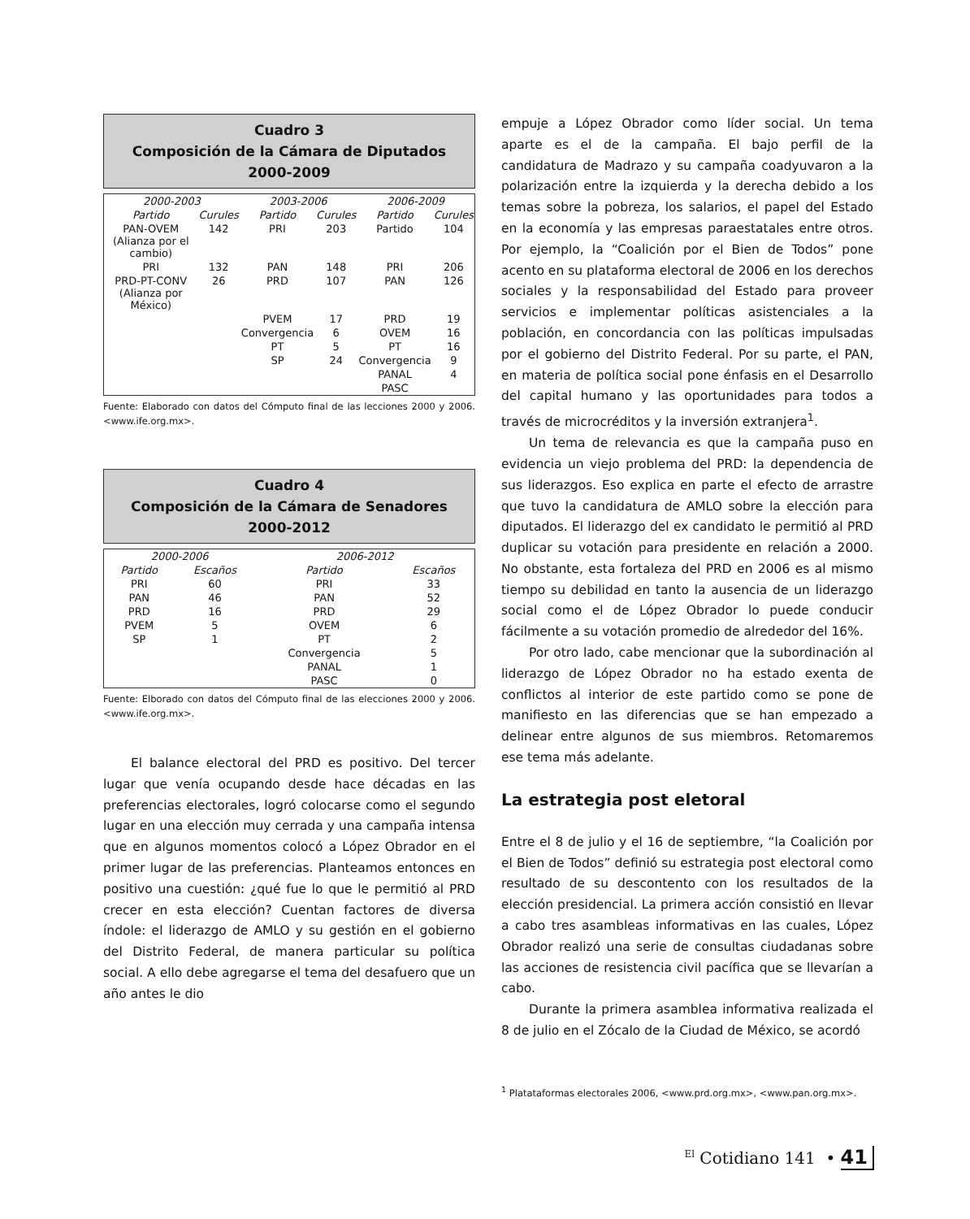Cuadro 3
Composición de la Cámara de Diputados
2000-2009
| 2000-2003 | | 2003-2006 | | 2006-2009 | |
| --- | --- | --- | --- | --- | --- |
| Partido | Curules | Partido | Curules | Partido | Curules |
| PAN-OVEM (Alianza por el cambio) | 142 | PRI | 203 | Partido | 104 |
| PRI | 132 | PAN | 148 | PRI | 206 |
| PRD-PT-CONV (Alianza por México) | 26 | PRD | 107 | PAN | 126 |
| | | PVEM | 17 | PRD | 19 |
| | | Convergencia | 6 | OVEM | 16 |
| | | PT | 5 | PT | 16 |
| | | SP | 24 | Convergencia | 9 |
| | | | | PANAL | 4 |
| | | | | PASC | |
Fuente: Elaborado con datos del Cómputo final de las lecciones 2000 y 2006. <www.ife.org.mx>.
Cuadro 4
Composición de la Cámara de Senadores
2000-2012
| 2000-2006 | | 2006-2012 | |
| --- | --- | --- | --- |
| Partido | Escaños | Partido | Escaños |
| PRI | 60 | PRI | 33 |
| PAN | 46 | PAN | 52 |
| PRD | 16 | PRD | 29 |
| PVEM | 5 | OVEM | 6 |
| SP | 1 | PT | 2 |
| | | Convergencia | 5 |
| | | PANAL | 1 |
| | | PASC | 0 |
Fuente: Elborado con datos del Cómputo final de las elecciones 2000 y 2006. <www.ife.org.mx>.
El balance electoral del PRD es positivo. Del tercer lugar que venía ocupando desde hace décadas en las preferencias electorales, logró colocarse como el segundo lugar en una elección muy cerrada y una campaña intensa que en algunos momentos colocó a López Obrador en el primer lugar de las preferencias. Planteamos entonces en positivo una cuestión: ¿qué fue lo que le permitió al PRD crecer en esta elección? Cuentan factores de diversa índole: el liderazgo de AMLO y su gestión en el gobierno del Distrito Federal, de manera particular su política social. A ello debe agregarse el tema del desafuero que un año antes le dio
empuje a López Obrador como líder social. Un tema aparte es el de la campaña. El bajo perfil de la candidatura de Madrazo y su campaña coadyuvaron a la polarización entre la izquierda y la derecha debido a los temas sobre la pobreza, los salarios, el papel del Estado en la economía y las empresas paraestatales entre otros. Por ejemplo, la “Coalición por el Bien de Todos” pone acento en su plataforma electoral de 2006 en los derechos sociales y la responsabilidad del Estado para proveer servicios e implementar políticas asistenciales a la población, en concordancia con las políticas impulsadas por el gobierno del Distrito Federal. Por su parte, el PAN, en materia de política social pone énfasis en el Desarrollo del capital humano y las oportunidades para todos a través de microcréditos y la inversión extranjera<sup>1</sup>.
Un tema de relevancia es que la campaña puso en evidencia un viejo problema del PRD: la dependencia de sus liderazgos. Eso explica en parte el efecto de arrastre que tuvo la candidatura de AMLO sobre la elección para diputados. El liderazgo del ex candidato le permitió al PRD duplicar su votación para presidente en relación a 2000. No obstante, esta fortaleza del PRD en 2006 es al mismo tiempo su debilidad en tanto la ausencia de un liderazgo social como el de López Obrador lo puede conducir fácilmente a su votación promedio de alrededor del 16%.
Por otro lado, cabe mencionar que la subordinación al liderazgo de López Obrador no ha estado exenta de conflictos al interior de este partido como se pone de manifiesto en las diferencias que se han empezado a delinear entre algunos de sus miembros. Retomaremos ese tema más adelante.
La estrategia post eletoral
Entre el 8 de julio y el 16 de septiembre, “la Coalición por el Bien de Todos” definió su estrategia post electoral como resultado de su descontento con los resultados de la elección presidencial. La primera acción consistió en llevar a cabo tres asambleas informativas en las cuales, López Obrador realizó una serie de consultas ciudadanas sobre las acciones de resistencia civil pacífica que se llevarían a cabo.
Durante la primera asamblea informativa realizada el 8 de julio en el Zócalo de la Ciudad de México, se acordó
<sup>1</sup> Platataformas electorales 2006, <www.prd.org.mx>, <www.pan.org.mx>.
<sup>El</sup> Cotidiano 141 • 41